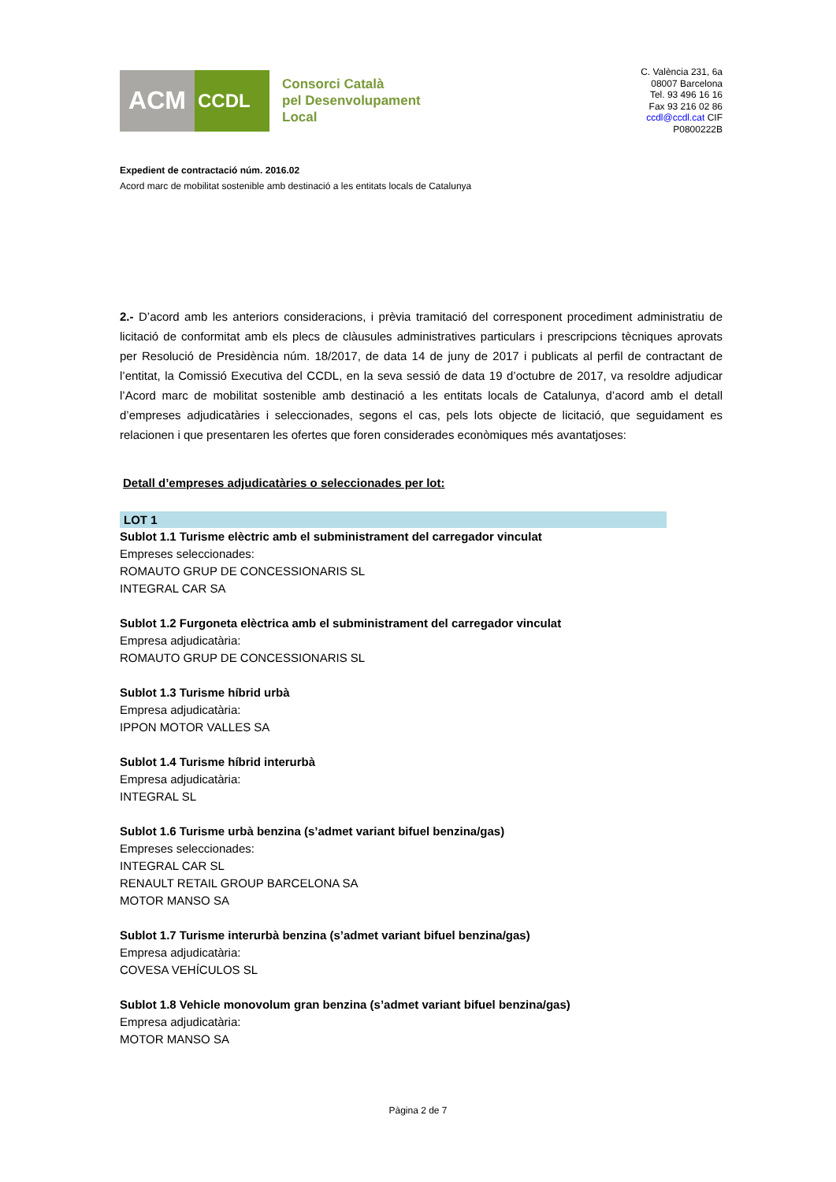ACM
CCDL
Consorci Català
pel Desenvolupament
Local
C. València 231, 6a
08007 Barcelona
Tel. 93 496 16 16
Fax 93 216 02 86
ccdl@ccdl.cat CIF
P0800222B
Expedient de contractació núm. 2016.02
Acord marc de mobilitat sostenible amb destinació a les entitats locals de Catalunya
2.- D’acord amb les anteriors consideracions, i prèvia tramitació del corresponent procediment administratiu de licitació de conformitat amb els plecs de clàusules administratives particulars i prescripcions tècniques aprovats per Resolució de Presidència núm. 18/2017, de data 14 de juny de 2017 i publicats al perfil de contractant de l’entitat, la Comissió Executiva del CCDL, en la seva sessió de data 19 d’octubre de 2017, va resoldre adjudicar l’Acord marc de mobilitat sostenible amb destinació a les entitats locals de Catalunya, d’acord amb el detall d’empreses adjudicatàries i seleccionades, segons el cas, pels lots objecte de licitació, que seguidament es relacionen i que presentaren les ofertes que foren considerades econòmiques més avantatjoses:
Detall d’empreses adjudicatàries o seleccionades per lot:
LOT 1
Sublot 1.1 Turisme elèctric amb el subministrament del carregador vinculat
Empreses seleccionades:
ROMAUTO GRUP DE CONCESSIONARIS SL
INTEGRAL CAR SA
Sublot 1.2 Furgoneta elèctrica amb el subministrament del carregador vinculat
Empresa adjudicatària:
ROMAUTO GRUP DE CONCESSIONARIS SL
Sublot 1.3 Turisme híbrid urbà
Empresa adjudicatària:
IPPON MOTOR VALLES SA
Sublot 1.4 Turisme híbrid interurbà
Empresa adjudicatària:
INTEGRAL SL
Sublot 1.6 Turisme urbà benzina (s’admet variant bifuel benzina/gas)
Empreses seleccionades:
INTEGRAL CAR SL
RENAULT RETAIL GROUP BARCELONA SA
MOTOR MANSO SA
Sublot 1.7 Turisme interurbà benzina (s’admet variant bifuel benzina/gas)
Empresa adjudicatària:
COVESA VEHÍCULOS SL
Sublot 1.8 Vehicle monovolum gran benzina (s’admet variant bifuel benzina/gas)
Empresa adjudicatària:
MOTOR MANSO SA
Pàgina 2 de 7